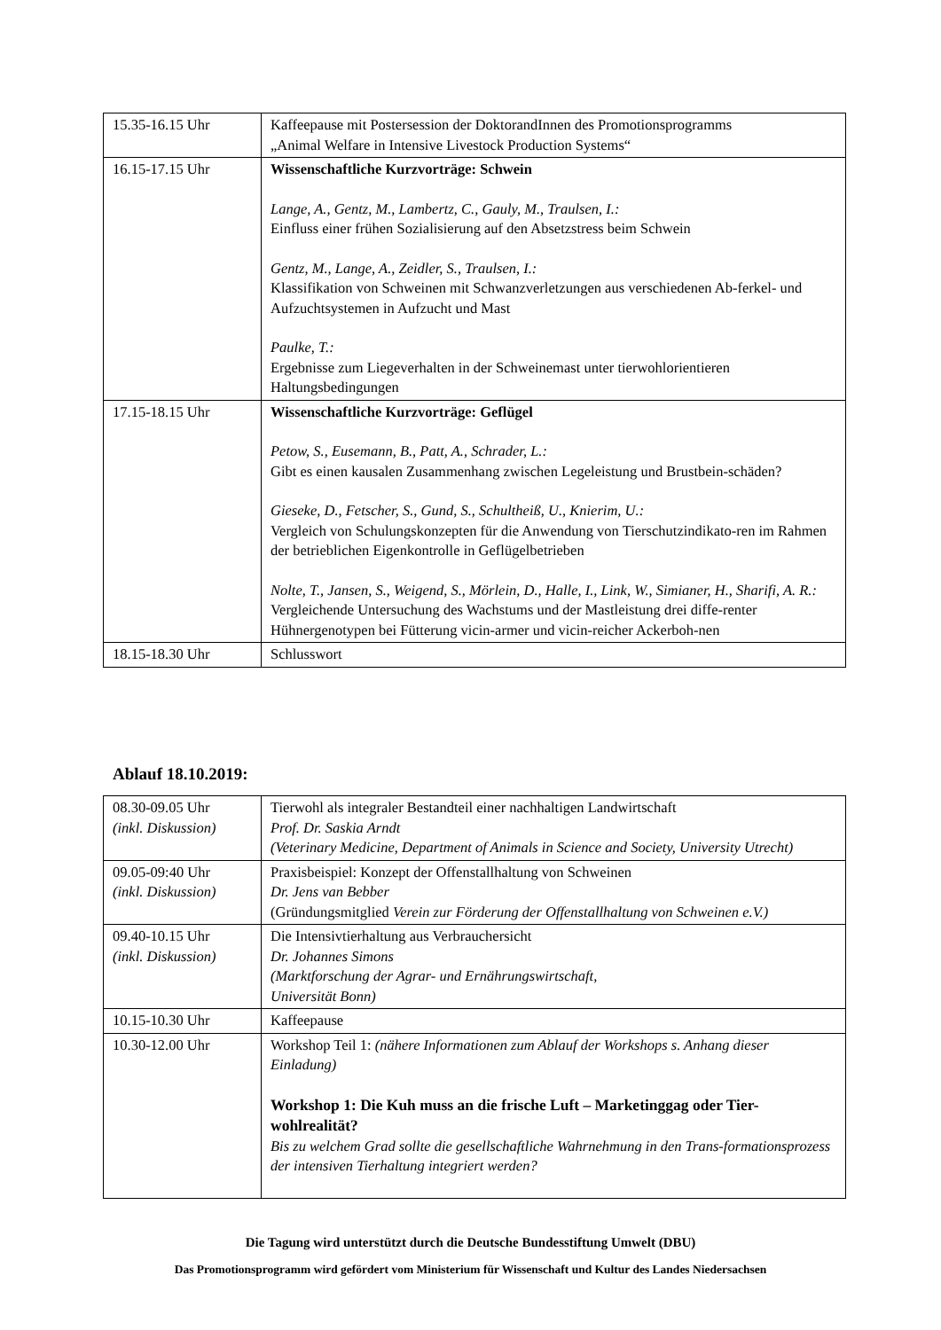| 15.35-16.15 Uhr | Kaffeepause mit Postersession der DoktorandInnen des Promotionsprogramms „Animal Welfare in Intensive Livestock Production Systems“ |
| 16.15-17.15 Uhr | Wissenschaftliche Kurzvorträge: Schwein Lange, A., Gentz, M., Lambertz, C., Gauly, M., Traulsen, I.: Einfluss einer frühen Sozialisierung auf den Absetzstress beim Schwein Gentz, M., Lange, A., Zeidler, S., Traulsen, I.: Klassifikation von Schweinen mit Schwanzverletzungen aus verschiedenen Ab-ferkel- und Aufzuchtsystemen in Aufzucht und Mast Paulke, T.: Ergebnisse zum Liegeverhalten in der Schweinemast unter tierwohlorientieren Haltungsbedingungen |
| 17.15-18.15 Uhr | Wissenschaftliche Kurzvorträge: Geflügel Petow, S., Eusemann, B., Patt, A., Schrader, L.: Gibt es einen kausalen Zusammenhang zwischen Legeleistung und Brustbein-schäden? Gieseke, D., Fetscher, S., Gund, S., Schultheiß, U., Knierim, U.: Vergleich von Schulungskonzepten für die Anwendung von Tierschutzindikato-ren im Rahmen der betrieblichen Eigenkontrolle in Geflügelbetrieben Nolte, T., Jansen, S., Weigend, S., Mörlein, D., Halle, I., Link, W., Simianer, H., Sharifi, A. R.: Vergleichende Untersuchung des Wachstums und der Mastleistung drei diffe-renter Hühnergenotypen bei Fütterung vicin-armer und vicin-reicher Ackerboh-nen |
| 18.15-18.30 Uhr | Schlusswort |
Ablauf 18.10.2019:
| 08.30-09.05 Uhr (inkl. Diskussion) | Tierwohl als integraler Bestandteil einer nachhaltigen Landwirtschaft Prof. Dr. Saskia Arndt (Veterinary Medicine, Department of Animals in Science and Society, University Utrecht) |
| 09.05-09:40 Uhr (inkl. Diskussion) | Praxisbeispiel: Konzept der Offenstallhaltung von Schweinen Dr. Jens van Bebber (Gründungsmitglied Verein zur Förderung der Offenstallhaltung von Schweinen e.V.) |
| 09.40-10.15 Uhr (inkl. Diskussion) | Die Intensivtierhaltung aus Verbrauchersicht Dr. Johannes Simons (Marktforschung der Agrar- und Ernährungswirtschaft, Universität Bonn) |
| 10.15-10.30 Uhr | Kaffeepause |
| 10.30-12.00 Uhr | Workshop Teil 1: (nähere Informationen zum Ablauf der Workshops s. Anhang dieser Einladung) Workshop 1: Die Kuh muss an die frische Luft – Marketinggag oder Tier-wohlrealität? Bis zu welchem Grad sollte die gesellschaftliche Wahrnehmung in den Trans-formationsprozess der intensiven Tierhaltung integriert werden? |
Die Tagung wird unterstützt durch die Deutsche Bundesstiftung Umwelt (DBU)
Das Promotionsprogramm wird gefördert vom Ministerium für Wissenschaft und Kultur des Landes Niedersachsen